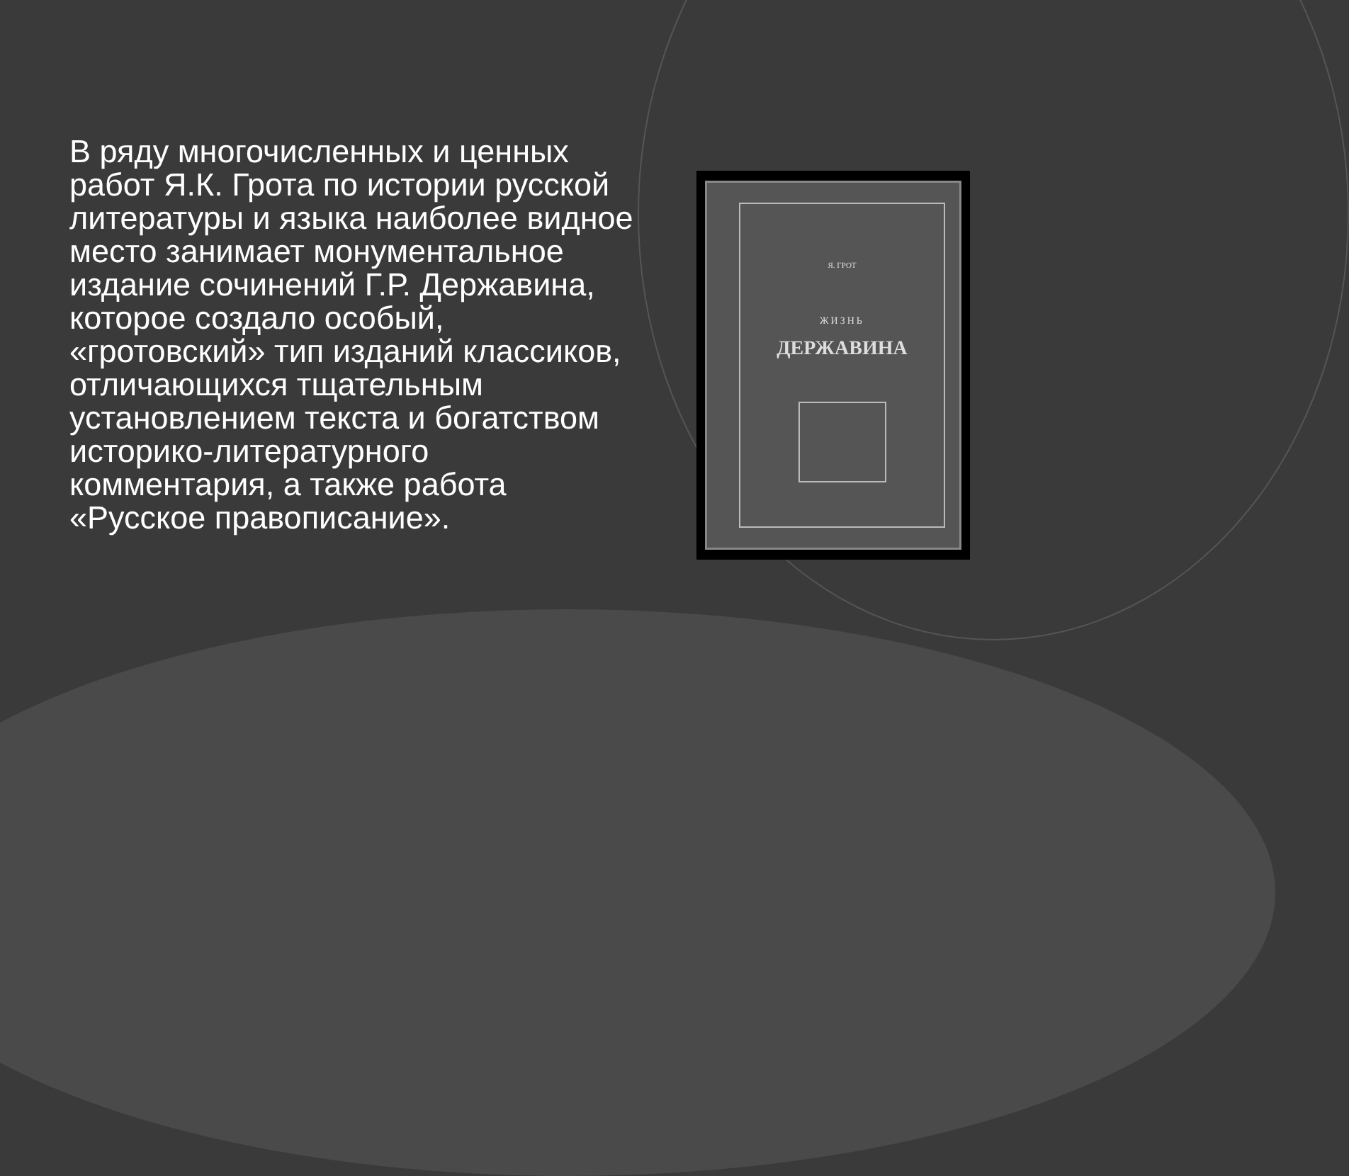В ряду многочисленных и ценных работ Я.К. Грота по истории русской литературы и языка наиболее видное место занимает монументальное издание сочинений Г.Р. Державина, которое создало особый, «гротовский» тип изданий классиков, отличающихся тщательным установлением текста и богатством историко-литературного комментария, а также работа «Русское правописание».
Я. ГРОТ
ЖИЗНЬ
ДЕРЖАВИНА